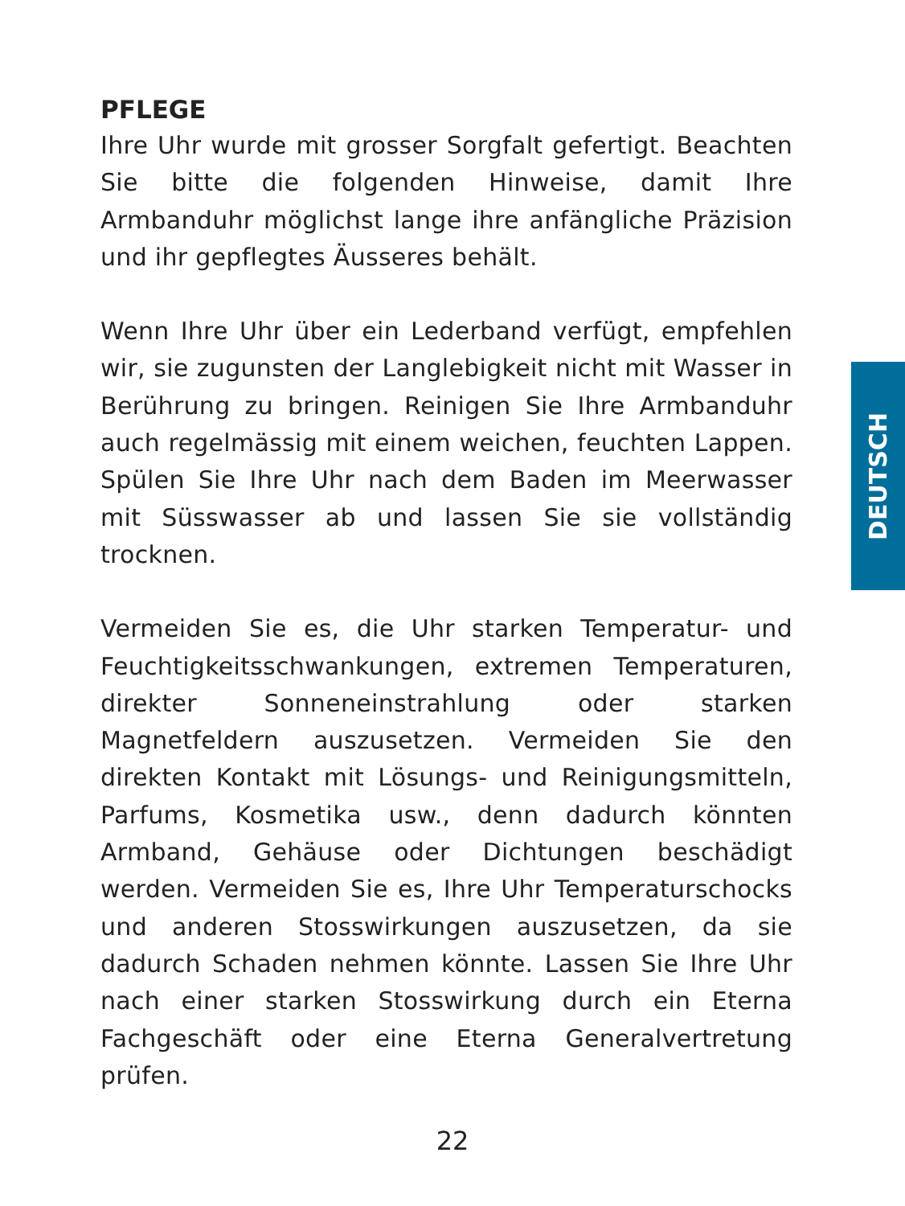PFLEGE
Ihre Uhr wurde mit grosser Sorgfalt gefertigt. Beachten Sie bitte die folgenden Hinweise, damit Ihre Armbanduhr möglichst lange ihre anfängliche Präzision und ihr gepflegtes Äusseres behält.
Wenn Ihre Uhr über ein Lederband verfügt, empfehlen wir, sie zugunsten der Langlebigkeit nicht mit Wasser in Berührung zu bringen. Reinigen Sie Ihre Armbanduhr auch regelmässig mit einem weichen, feuchten Lappen. Spülen Sie Ihre Uhr nach dem Baden im Meerwasser mit Süsswasser ab und lassen Sie sie vollständig trocknen.
Vermeiden Sie es, die Uhr starken Temperatur- und Feuchtigkeitsschwankungen, extremen Temperaturen, direkter Sonneneinstrahlung oder starken Magnetfeldern auszusetzen. Vermeiden Sie den direkten Kontakt mit Lösungs- und Reinigungsmitteln, Parfums, Kosmetika usw., denn dadurch könnten Armband, Gehäuse oder Dichtungen beschädigt werden. Vermeiden Sie es, Ihre Uhr Temperaturschocks und anderen Stosswirkungen auszusetzen, da sie dadurch Schaden nehmen könnte. Lassen Sie Ihre Uhr nach einer starken Stosswirkung durch ein Eterna Fachgeschäft oder eine Eterna Generalvertretung prüfen.
DEUTSCH
22